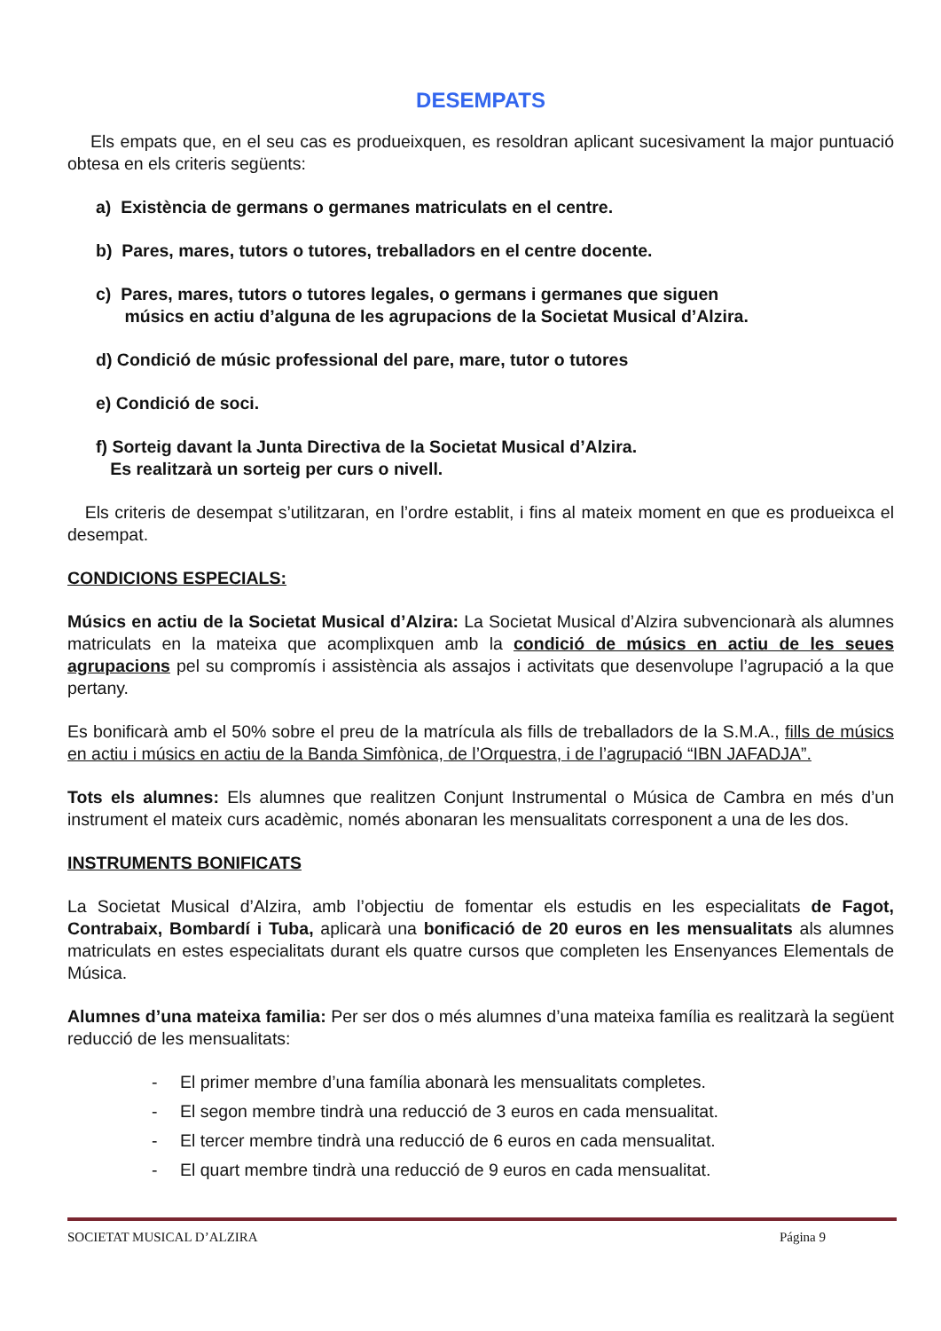DESEMPATS
Els empats que, en el seu cas es produeixquen, es resoldran aplicant sucesivament la major puntuació obtesa en els criteris següents:
a) Existència de germans o germanes matriculats en el centre.
b) Pares, mares, tutors o tutores, treballadors en el centre docente.
c) Pares, mares, tutors o tutores legales, o germans i germanes que siguen
músics en actiu d’alguna de les agrupacions de la Societat Musical d’Alzira.
d) Condició de músic professional del pare, mare, tutor o tutores
e) Condició de soci.
f) Sorteig davant la Junta Directiva de la Societat Musical d’Alzira.
Es realitzarà un sorteig per curs o nivell.
Els criteris de desempat s’utilitzaran, en l’ordre establit, i fins al mateix moment en que es produeixca el desempat.
CONDICIONS ESPECIALS:
Músics en actiu de la Societat Musical d’Alzira: La Societat Musical d’Alzira subvencionarà als alumnes matriculats en la mateixa que acomplixquen amb la condició de músics en actiu de les seues agrupacions pel su compromís i assistència als assajos i activitats que desenvolupe l’agrupació a la que pertany.
Es bonificarà amb el 50% sobre el preu de la matrícula als fills de treballadors de la S.M.A., fills de músics en actiu i músics en actiu de la Banda Simfònica, de l’Orquestra, i de l’agrupació “IBN JAFADJA”.
Tots els alumnes: Els alumnes que realitzen Conjunt Instrumental o Música de Cambra en més d’un instrument el mateix curs acadèmic, només abonaran les mensualitats corresponent a una de les dos.
INSTRUMENTS BONIFICATS
La Societat Musical d’Alzira, amb l’objectiu de fomentar els estudis en les especialitats de Fagot, Contrabaix, Bombardí i Tuba, aplicarà una bonificació de 20 euros en les mensualitats als alumnes matriculats en estes especialitats durant els quatre cursos que completen les Ensenyances Elementals de Música.
Alumnes d’una mateixa familia: Per ser dos o més alumnes d’una mateixa família es realitzarà la següent reducció de les mensualitats:
- El primer membre d’una família abonarà les mensualitats completes.
- El segon membre tindrà una reducció de 3 euros en cada mensualitat.
- El tercer membre tindrà una reducció de 6 euros en cada mensualitat.
- El quart membre tindrà una reducció de 9 euros en cada mensualitat.
SOCIETAT MUSICAL D’ALZIRA Página 9